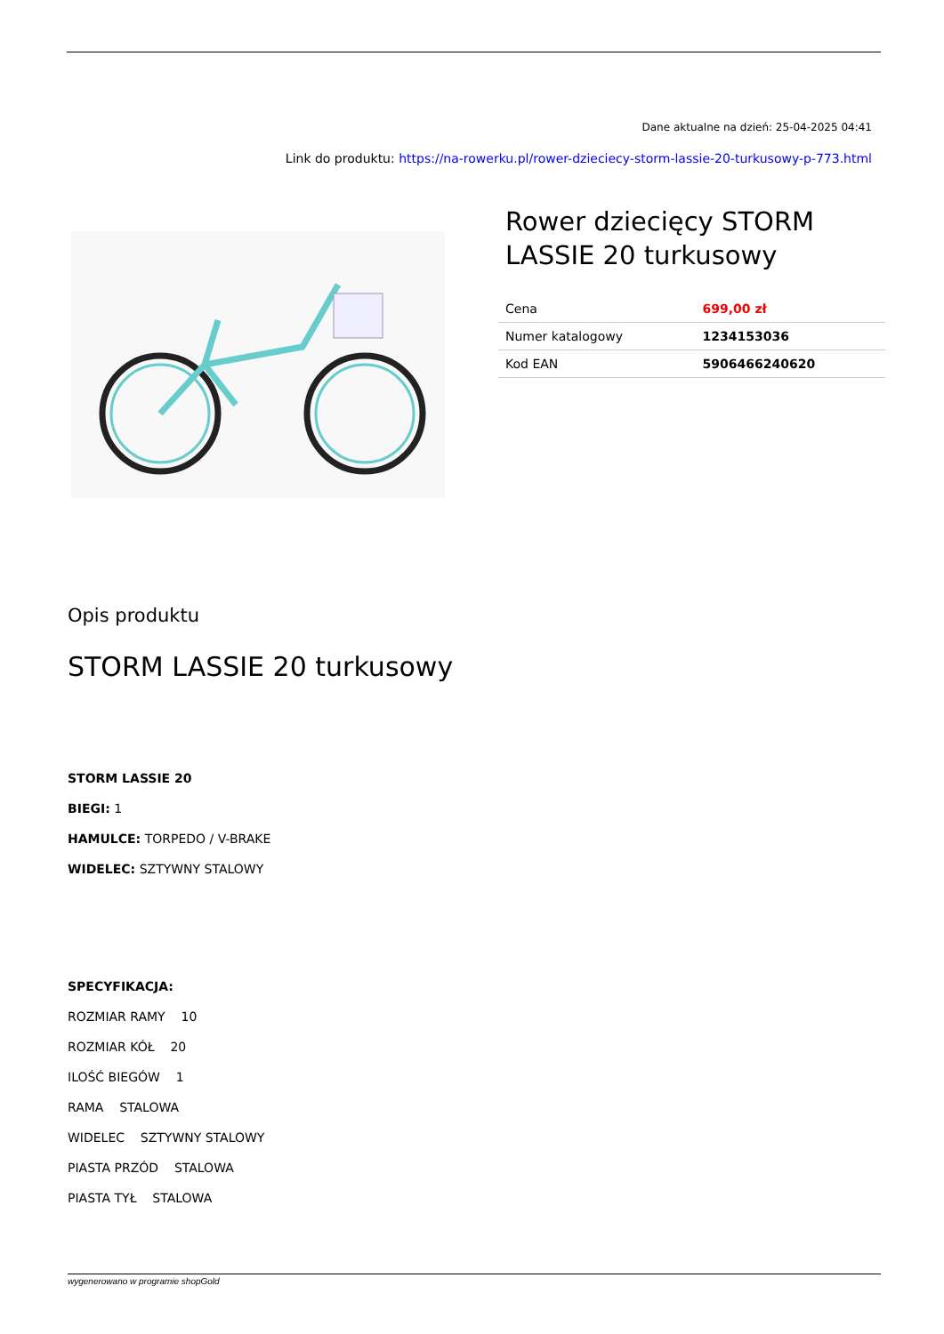Dane aktualne na dzień: 25-04-2025 04:41
Link do produktu: https://na-rowerku.pl/rower-dzieciecy-storm-lassie-20-turkusowy-p-773.html
Rower dziecięcy STORM LASSIE 20 turkusowy
| Cena | 699,00 zł |
| Numer katalogowy | 1234153036 |
| Kod EAN | 5906466240620 |
Opis produktu
STORM LASSIE 20 turkusowy
STORM LASSIE 20
BIEGI: 1
HAMULCE: TORPEDO / V-BRAKE
WIDELEC: SZTYWNY STALOWY
SPECYFIKACJA:
ROZMIAR RAMY 10
ROZMIAR KÓŁ 20
ILOŚĆ BIEGÓW 1
RAMA STALOWA
WIDELEC SZTYWNY STALOWY
PIASTA PRZÓD STALOWA
PIASTA TYŁ STALOWA
wygenerowano w programie shopGold